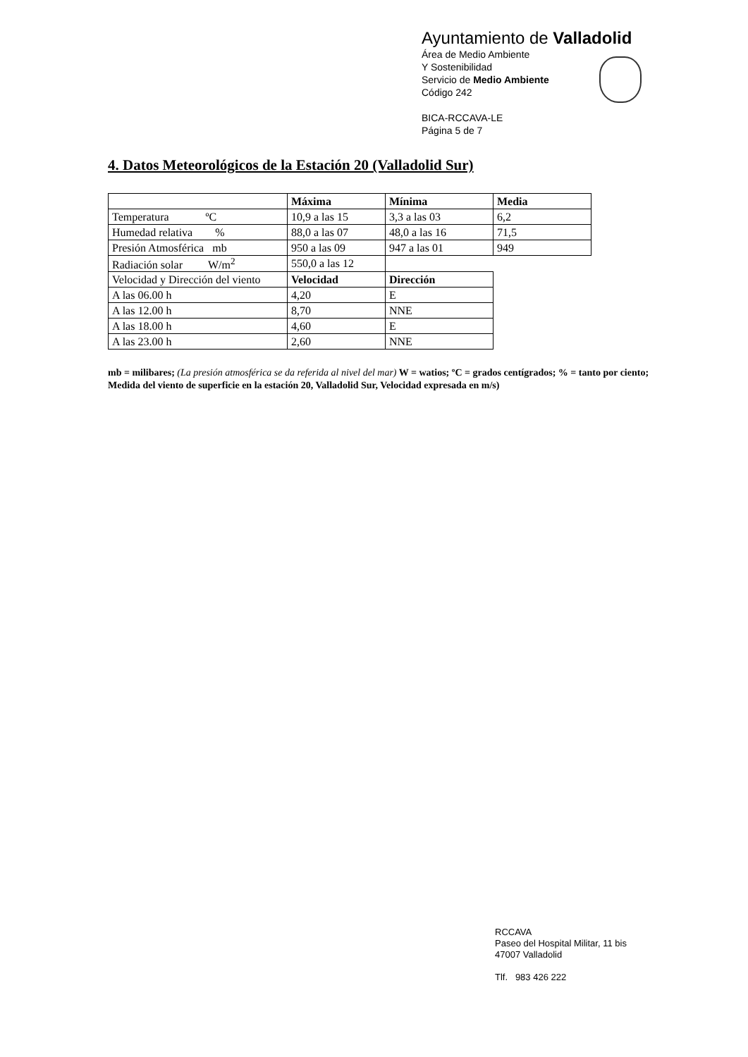Ayuntamiento de Valladolid
Área de Medio Ambiente
Y Sostenibilidad
Servicio de Medio Ambiente
Código 242
BICA-RCCAVA-LE
Página 5 de 7
4. Datos Meteorológicos de la Estación 20 (Valladolid Sur)
| | Máxima | Mínima | Media |
| --- | --- | --- | --- |
| Temperatura ºC | 10,9 a las 15 | 3,3 a las 03 | 6,2 |
| Humedad relativa % | 88,0 a las 07 | 48,0 a las 16 | 71,5 |
| Presión Atmosférica mb | 950 a las 09 | 947 a las 01 | 949 |
| Radiación solar W/m<sup>2</sup> | 550,0 a las 12 | | |
| Velocidad y Dirección del viento | Velocidad | Dirección | |
| A las 06.00 h | 4,20 | E | |
| A las 12.00 h | 8,70 | NNE | |
| A las 18.00 h | 4,60 | E | |
| A las 23.00 h | 2,60 | NNE | |
mb = milibares; (La presión atmosférica se da referida al nivel del mar) W = watios; ºC = grados centígrados; % = tanto por ciento; Medida del viento de superficie en la estación 20, Valladolid Sur, Velocidad expresada en m/s)
RCCAVA
Paseo del Hospital Militar, 11 bis
47007 Valladolid
Tlf. 983 426 222